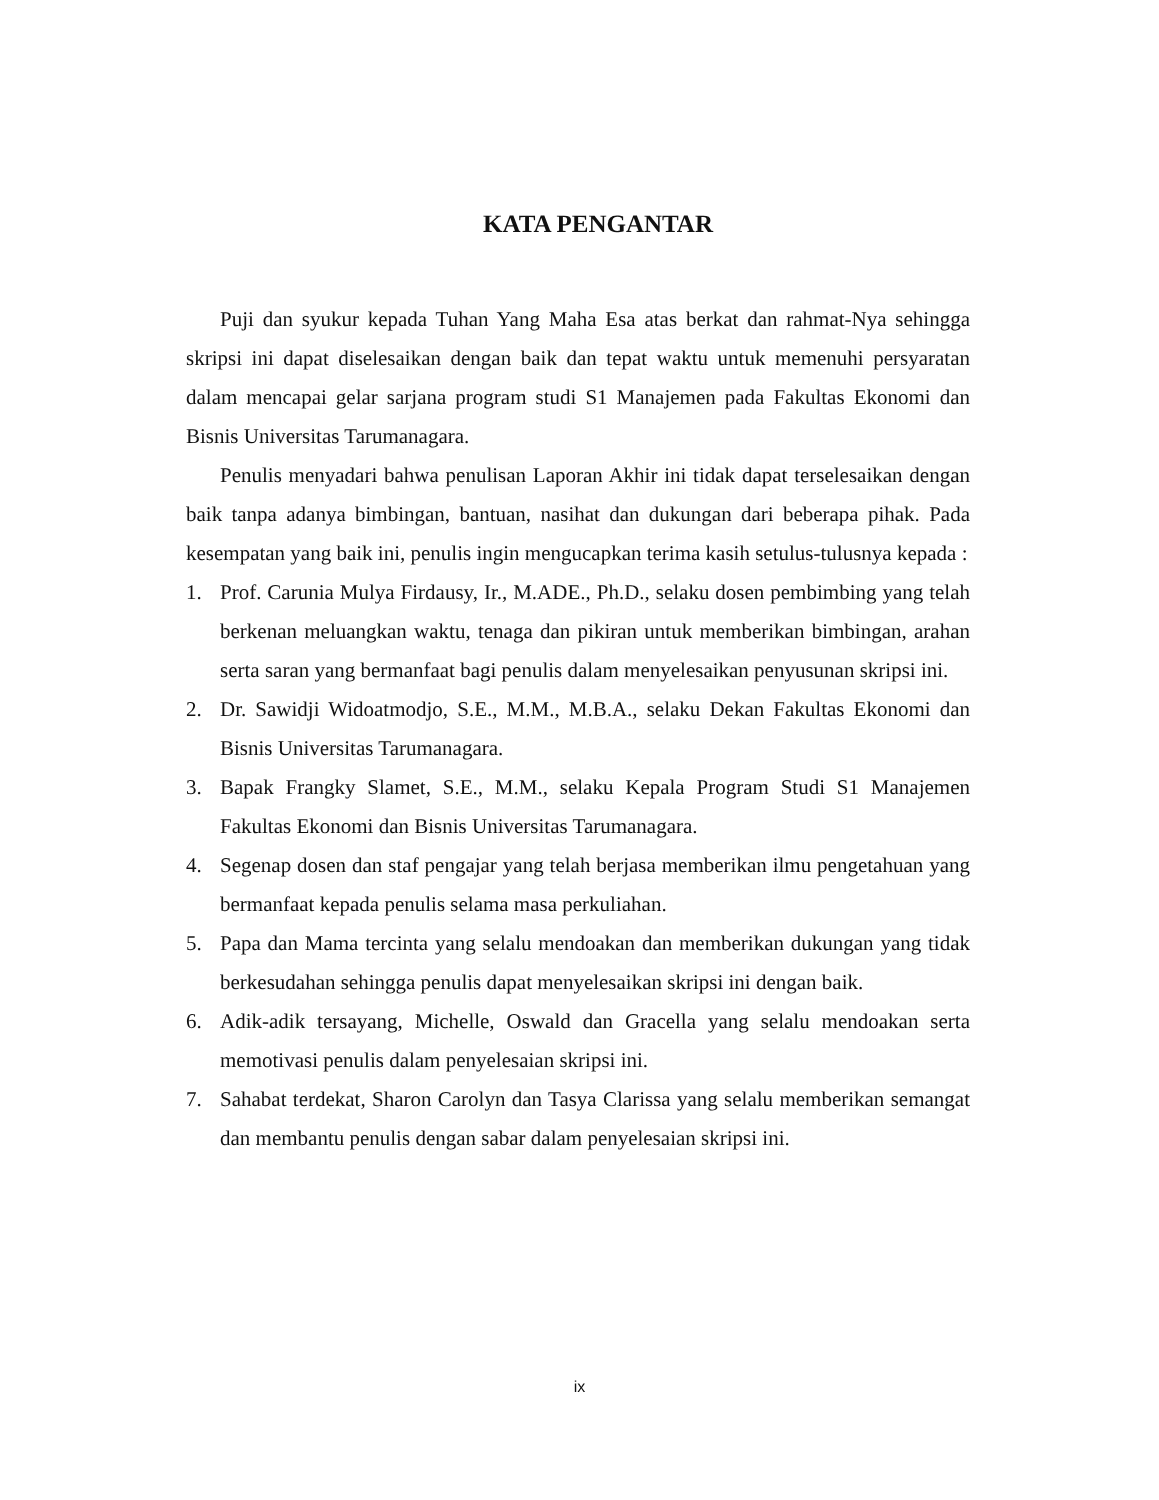KATA PENGANTAR
Puji dan syukur kepada Tuhan Yang Maha Esa atas berkat dan rahmat-Nya sehingga skripsi ini dapat diselesaikan dengan baik dan tepat waktu untuk memenuhi persyaratan dalam mencapai gelar sarjana program studi S1 Manajemen pada Fakultas Ekonomi dan Bisnis Universitas Tarumanagara.
Penulis menyadari bahwa penulisan Laporan Akhir ini tidak dapat terselesaikan dengan baik tanpa adanya bimbingan, bantuan, nasihat dan dukungan dari beberapa pihak. Pada kesempatan yang baik ini, penulis ingin mengucapkan terima kasih setulus-tulusnya kepada :
1. Prof. Carunia Mulya Firdausy, Ir., M.ADE., Ph.D., selaku dosen pembimbing yang telah berkenan meluangkan waktu, tenaga dan pikiran untuk memberikan bimbingan, arahan serta saran yang bermanfaat bagi penulis dalam menyelesaikan penyusunan skripsi ini.
2. Dr. Sawidji Widoatmodjo, S.E., M.M., M.B.A., selaku Dekan Fakultas Ekonomi dan Bisnis Universitas Tarumanagara.
3. Bapak Frangky Slamet, S.E., M.M., selaku Kepala Program Studi S1 Manajemen Fakultas Ekonomi dan Bisnis Universitas Tarumanagara.
4. Segenap dosen dan staf pengajar yang telah berjasa memberikan ilmu pengetahuan yang bermanfaat kepada penulis selama masa perkuliahan.
5. Papa dan Mama tercinta yang selalu mendoakan dan memberikan dukungan yang tidak berkesudahan sehingga penulis dapat menyelesaikan skripsi ini dengan baik.
6. Adik-adik tersayang, Michelle, Oswald dan Gracella yang selalu mendoakan serta memotivasi penulis dalam penyelesaian skripsi ini.
7. Sahabat terdekat, Sharon Carolyn dan Tasya Clarissa yang selalu memberikan semangat dan membantu penulis dengan sabar dalam penyelesaian skripsi ini.
ix